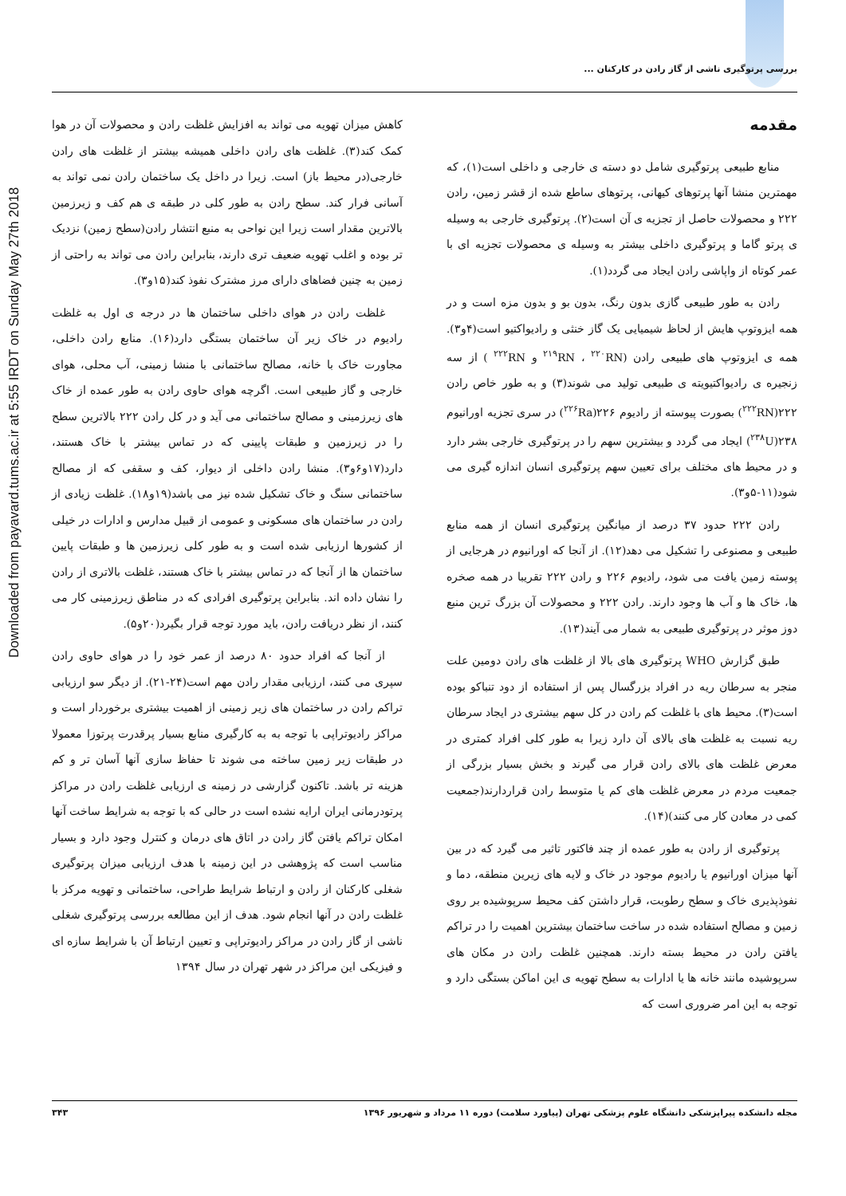Downloaded from payavard.tums.ac.ir at 5:55 IRDT on Sunday May 27th 2018
بررسی پرتوگیری ناشی از گاز رادن در کارکنان ...
مقدمه
منابع طبیعی پرتوگیری شامل دو دسته ی خارجی و داخلی است(۱)، که مهمترین منشا آنها پرتوهای کیهانی، پرتوهای ساطع شده از قشر زمین، رادن ۲۲۲ و محصولات حاصل از تجزیه ی آن است(۲). پرتوگیری خارجی به وسیله ی پرتو گاما و پرتوگیری داخلی بیشتر به وسیله ی محصولات تجزیه ای با عمر کوتاه از واپاشی رادن ایجاد می گردد(۱).
رادن به طور طبیعی گازی بدون رنگ، بدون بو و بدون مزه است و در همه ایزوتوپ هایش از لحاظ شیمیایی یک گاز خنثی و رادیواکتیو است(۴و۳). همه ی ایزوتوپ های طبیعی رادن (<sup>۲۱۹</sup>RN ، <sup>۲۲۰</sup>RN و <sup>۲۲۲</sup>RN ) از سه زنجیره ی رادیواکتیویته ی طبیعی تولید می شوند(۳) و به طور خاص رادن ۲۲۲(<sup>۲۲۲</sup>RN) بصورت پیوسته از رادیوم ۲۲۶(<sup>۲۲۶</sup>Ra) در سری تجزیه اورانیوم ۲۳۸(<sup>۲۳۸</sup>U) ایجاد می گردد و بیشترین سهم را در پرتوگیری خارجی بشر دارد و در محیط های مختلف برای تعیین سهم پرتوگیری انسان اندازه گیری می شود(۱۱-۵و۳).
رادن ۲۲۲ حدود ۳۷ درصد از میانگین پرتوگیری انسان از همه منابع طبیعی و مصنوعی را تشکیل می دهد(۱۲). از آنجا که اورانیوم در هرجایی از پوسته زمین یافت می شود، رادیوم ۲۲۶ و رادن ۲۲۲ تقریبا در همه صخره ها، خاک ها و آب ها وجود دارند. رادن ۲۲۲ و محصولات آن بزرگ ترین منبع دوز موثر در پرتوگیری طبیعی به شمار می آیند(۱۳).
طبق گزارش WHO پرتوگیری های بالا از غلظت های رادن دومین علت منجر به سرطان ریه در افراد بزرگسال پس از استفاده از دود تنباکو بوده است(۳). محیط های با غلظت کم رادن در کل سهم بیشتری در ایجاد سرطان ریه نسبت به غلظت های بالای آن دارد زیرا به طور کلی افراد کمتری در معرض غلظت های بالای رادن قرار می گیرند و بخش بسیار بزرگی از جمعیت مردم در معرض غلظت های کم یا متوسط رادن قراردارند(جمعیت کمی در معادن کار می کنند)(۱۴).
پرتوگیری از رادن به طور عمده از چند فاکتور تاثیر می گیرد که در بین آنها میزان اورانیوم یا رادیوم موجود در خاک و لایه های زیرین منطقه، دما و نفوذپذیری خاک و سطح رطوبت، قرار داشتن کف محیط سرپوشیده بر روی زمین و مصالح استفاده شده در ساخت ساختمان بیشترین اهمیت را در تراکم یافتن رادن در محیط بسته دارند. همچنین غلظت رادن در مکان های سرپوشیده مانند خانه ها یا ادارات به سطح تهویه ی این اماکن بستگی دارد و توجه به این امر ضروری است که
کاهش میزان تهویه می تواند به افزایش غلظت رادن و محصولات آن در هوا کمک کند(۳). غلظت های رادن داخلی همیشه بیشتر از غلظت های رادن خارجی(در محیط باز) است. زیرا در داخل یک ساختمان رادن نمی تواند به آسانی فرار کند. سطح رادن به طور کلی در طبقه ی هم کف و زیرزمین بالاترین مقدار است زیرا این نواحی به منبع انتشار رادن(سطح زمین) نزدیک تر بوده و اغلب تهویه ضعیف تری دارند، بنابراین رادن می تواند به راحتی از زمین به چنین فضاهای دارای مرز مشترک نفوذ کند(۱۵و۳).
غلظت رادن در هوای داخلی ساختمان ها در درجه ی اول به غلظت رادیوم در خاک زیر آن ساختمان بستگی دارد(۱۶). منابع رادن داخلی، مجاورت خاک با خانه، مصالح ساختمانی با منشا زمینی، آب محلی، هوای خارجی و گاز طبیعی است. اگرچه هوای حاوی رادن به طور عمده از خاک های زیرزمینی و مصالح ساختمانی می آید و در کل رادن ۲۲۲ بالاترین سطح را در زیرزمین و طبقات پایینی که در تماس بیشتر با خاک هستند، دارد(۱۷و۶و۳). منشا رادن داخلی از دیوار، کف و سقفی که از مصالح ساختمانی سنگ و خاک تشکیل شده نیز می باشد(۱۹و۱۸). غلظت زیادی از رادن در ساختمان های مسکونی و عمومی از قبیل مدارس و ادارات در خیلی از کشورها ارزیابی شده است و به طور کلی زیرزمین ها و طبقات پایین ساختمان ها از آنجا که در تماس بیشتر با خاک هستند، غلظت بالاتری از رادن را نشان داده اند. بنابراین پرتوگیری افرادی که در مناطق زیرزمینی کار می کنند، از نظر دریافت رادن، باید مورد توجه قرار بگیرد(۲۰و۵).
از آنجا که افراد حدود ۸۰ درصد از عمر خود را در هوای حاوی رادن سپری می کنند، ارزیابی مقدار رادن مهم است(۲۴-۲۱). از دیگر سو ارزیابی تراکم رادن در ساختمان های زیر زمینی از اهمیت بیشتری برخوردار است و مراکز رادیوتراپی با توجه به به کارگیری منابع بسیار پرقدرت پرتوزا معمولا در طبقات زیر زمین ساخته می شوند تا حفاظ سازی آنها آسان تر و کم هزینه تر باشد. تاکنون گزارشی در زمینه ی ارزیابی غلظت رادن در مراکز پرتودرمانی ایران ارایه نشده است در حالی که با توجه به شرایط ساخت آنها امکان تراکم یافتن گاز رادن در اتاق های درمان و کنترل وجود دارد و بسیار مناسب است که پژوهشی در این زمینه با هدف ارزیابی میزان پرتوگیری شغلی کارکنان از رادن و ارتباط شرایط طراحی، ساختمانی و تهویه مرکز با غلظت رادن در آنها انجام شود. هدف از این مطالعه بررسی پرتوگیری شغلی ناشی از گاز رادن در مراکز رادیوتراپی و تعیین ارتباط آن با شرایط سازه ای و فیزیکی این مراکز در شهر تهران در سال ۱۳۹۴
مجله دانشکده پیراپزشکی دانشگاه علوم پزشکی تهران (پیاورد سلامت) دوره ۱۱ مرداد و شهریور ۱۳۹۶ ۳۴۳